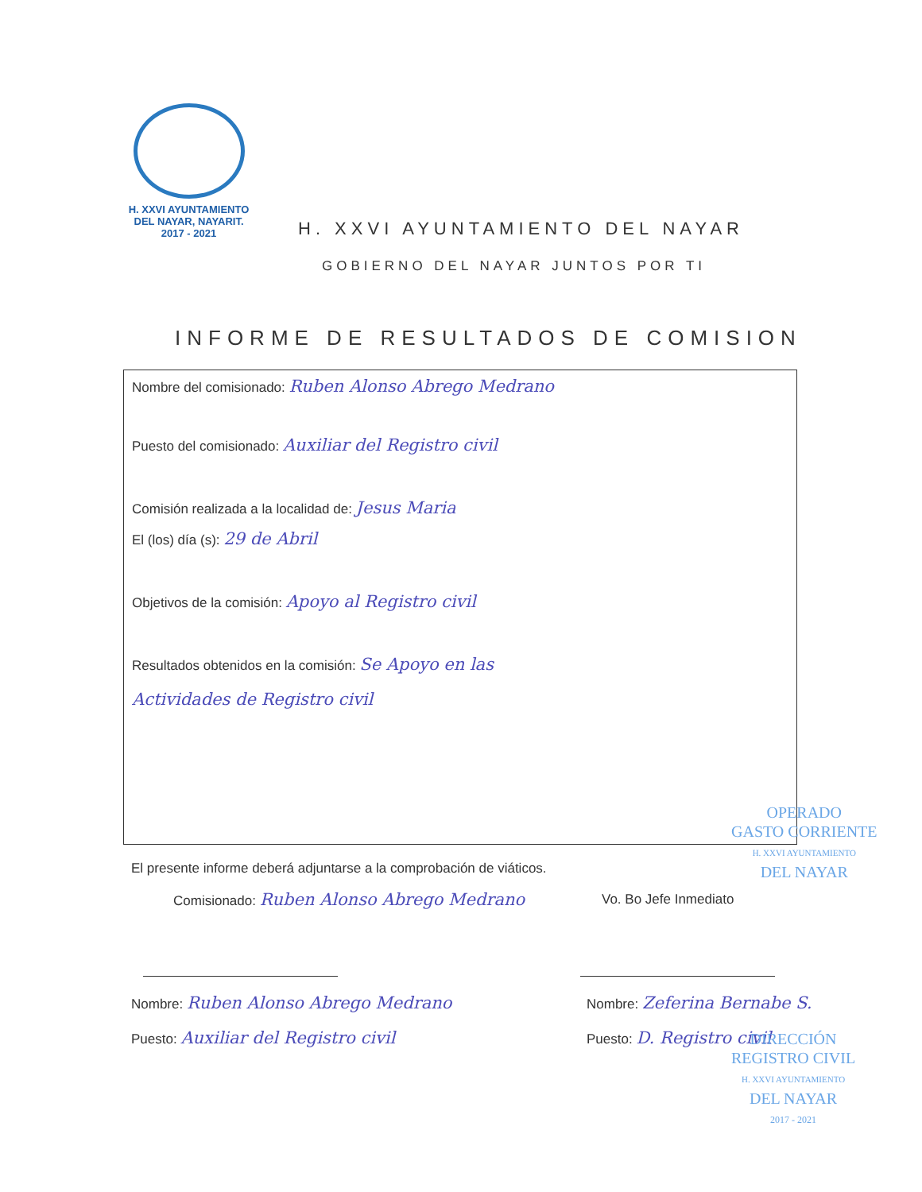H. XXVI AYUNTAMIENTO
DEL NAYAR, NAYARIT.
2017 - 2021
H. XXVI AYUNTAMIENTO DEL NAYAR
GOBIERNO DEL NAYAR JUNTOS POR TI
INFORME DE RESULTADOS DE COMISION
Nombre del comisionado: Ruben Alonso Abrego Medrano
Puesto del comisionado: Auxiliar del Registro civil
Comisión realizada a la localidad de: Jesus Maria
El (los) día (s): 29 de Abril
Objetivos de la comisión: Apoyo al Registro civil
Resultados obtenidos en la comisión: Se Apoyo en las
Actividades de Registro civil
OPERADO
GASTO CORRIENTE
H. XXVI AYUNTAMIENTO
DEL NAYAR
El presente informe deberá adjuntarse a la comprobación de viáticos.
Comisionado: Ruben Alonso Abrego Medrano
Vo. Bo Jefe Inmediato
Nombre: Ruben Alonso Abrego Medrano
Puesto: Auxiliar del Registro civil
Nombre: Zeferina Bernabe S.
Puesto: D. Registro civil
DIRECCIÓN
REGISTRO CIVIL
H. XXVI AYUNTAMIENTO
DEL NAYAR
2017 - 2021